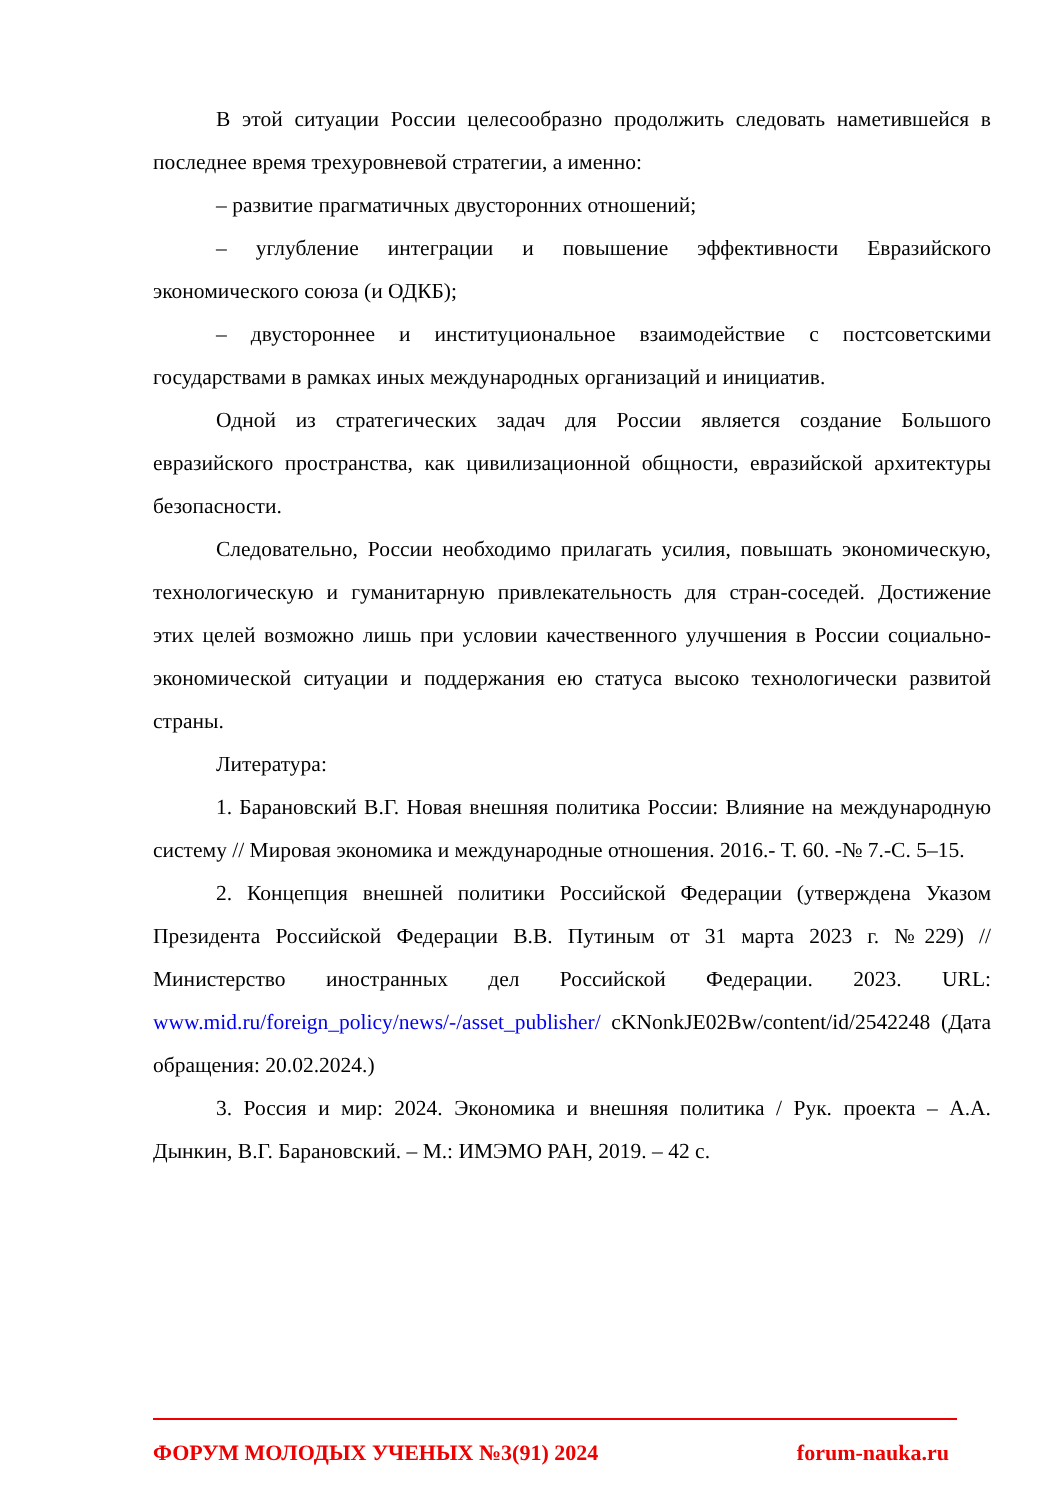В этой ситуации России целесообразно продолжить следовать наметившейся в последнее время трехуровневой стратегии, а именно:
– развитие прагматичных двусторонних отношений;
– углубление интеграции и повышение эффективности Евразийского экономического союза (и ОДКБ);
– двустороннее и институциональное взаимодействие с постсоветскими государствами в рамках иных международных организаций и инициатив.
Одной из стратегических задач для России является создание Большого евразийского пространства, как цивилизационной общности, евразийской архитектуры безопасности.
Следовательно, России необходимо прилагать усилия, повышать экономическую, технологическую и гуманитарную привлекательность для стран-соседей. Достижение этих целей возможно лишь при условии качественного улучшения в России социально- экономической ситуации и поддержания ею статуса высоко технологически развитой страны.
Литература:
1. Барановский В.Г. Новая внешняя политика России: Влияние на международную систему // Мировая экономика и международные отношения. 2016.- Т. 60. -№ 7.-С. 5–15.
2. Концепция внешней политики Российской Федерации (утверждена Указом Президента Российской Федерации В.В. Путиным от 31 марта 2023 г. №229) // Министерство иностранных дел Российской Федерации. 2023. URL: www.mid.ru/foreign_policy/news/-/asset_publisher/ cKNonkJE02Bw/content/id/2542248 (Дата обращения: 20.02.2024.)
3. Россия и мир: 2024. Экономика и внешняя политика / Рук. проекта – А.А. Дынкин, В.Г. Барановский. – М.: ИМЭМО РАН, 2019. – 42 с.
ФОРУМ МОЛОДЫХ УЧЕНЫХ №3(91) 2024 forum-nauka.ru